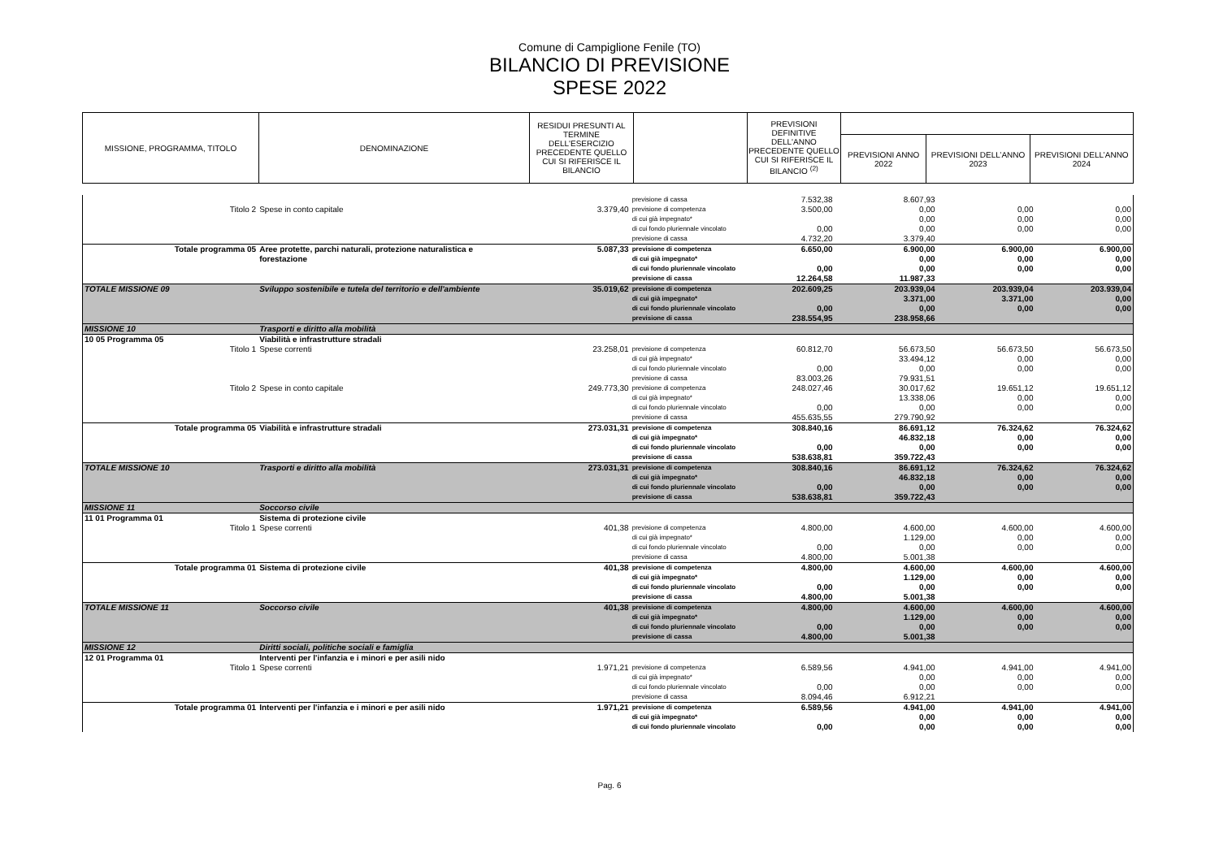Comune di Campiglione Fenile (TO)
BILANCIO DI PREVISIONE
SPESE 2022
| MISSIONE, PROGRAMMA, TITOLO | DENOMINAZIONE | RESIDUI PRESUNTI AL TERMINE DELL'ESERCIZIO PRECEDENTE QUELLO CUI SI RIFERISCE IL BILANCIO | | PREVISIONI DEFINITIVE DELL'ANNO PRECEDENTE QUELLO CUI SI RIFERISCE IL BILANCIO <sup>(2)</sup> | | | |
| --- | --- | --- | --- | --- | --- | --- | --- |
| | | | | | PREVISIONI ANNO 2022 | PREVISIONI DELL’ANNO 2023 | PREVISIONI DELL’ANNO 2024 |
| | | | previsione di cassa | 7.532,38 | 8.607,93 | | |
| Titolo 2 | Spese in conto capitale | 3.379,40 | previsione di competenza | 3.500,00 | 0,00 | 0,00 | 0,00 |
| | | | di cui già impegnato* | | 0,00 | 0,00 | 0,00 |
| | | | di cui fondo pluriennale vincolato | 0,00 | 0,00 | 0,00 | 0,00 |
| | | | previsione di cassa | 4.732,20 | 3.379,40 | | |
| Totale programma 05 | Aree protette, parchi naturali, protezione naturalistica e | 5.087,33 | previsione di competenza | 6.650,00 | 6.900,00 | 6.900,00 | 6.900,00 |
| | forestazione | | di cui già impegnato* | | 0,00 | 0,00 | 0,00 |
| | | | di cui fondo pluriennale vincolato | 0,00 | 0,00 | 0,00 | 0,00 |
| | | | previsione di cassa | 12.264,58 | 11.987,33 | | |
| TOTALE MISSIONE 09 | Sviluppo sostenibile e tutela del territorio e dell'ambiente | 35.019,62 | previsione di competenza | 202.609,25 | 203.939,04 | 203.939,04 | 203.939,04 |
| | | | di cui già impegnato* | | 3.371,00 | 3.371,00 | 0,00 |
| | | | di cui fondo pluriennale vincolato | 0,00 | 0,00 | 0,00 | 0,00 |
| | | | previsione di cassa | 238.554,95 | 238.958,66 | | |
| MISSIONE 10 | Trasporti e diritto alla mobilità | | | | | | |
| 10 05 Programma 05 | Viabilità e infrastrutture stradali | | | | | | |
| Titolo 1 | Spese correnti | 23.258,01 | previsione di competenza | 60.812,70 | 56.673,50 | 56.673,50 | 56.673,50 |
| | | | di cui già impegnato* | | 33.494,12 | 0,00 | 0,00 |
| | | | di cui fondo pluriennale vincolato | 0,00 | 0,00 | 0,00 | 0,00 |
| | | | previsione di cassa | 83.003,26 | 79.931,51 | | |
| Titolo 2 | Spese in conto capitale | 249.773,30 | previsione di competenza | 248.027,46 | 30.017,62 | 19.651,12 | 19.651,12 |
| | | | di cui già impegnato* | | 13.338,06 | 0,00 | 0,00 |
| | | | di cui fondo pluriennale vincolato | 0,00 | 0,00 | 0,00 | 0,00 |
| | | | previsione di cassa | 455.635,55 | 279.790,92 | | |
| Totale programma 05 | Viabilità e infrastrutture stradali | 273.031,31 | previsione di competenza | 308.840,16 | 86.691,12 | 76.324,62 | 76.324,62 |
| | | | di cui già impegnato* | | 46.832,18 | 0,00 | 0,00 |
| | | | di cui fondo pluriennale vincolato | 0,00 | 0,00 | 0,00 | 0,00 |
| | | | previsione di cassa | 538.638,81 | 359.722,43 | | |
| TOTALE MISSIONE 10 | Trasporti e diritto alla mobilità | 273.031,31 | previsione di competenza | 308.840,16 | 86.691,12 | 76.324,62 | 76.324,62 |
| | | | di cui già impegnato* | | 46.832,18 | 0,00 | 0,00 |
| | | | di cui fondo pluriennale vincolato | 0,00 | 0,00 | 0,00 | 0,00 |
| | | | previsione di cassa | 538.638,81 | 359.722,43 | | |
| MISSIONE 11 | Soccorso civile | | | | | | |
| 11 01 Programma 01 | Sistema di protezione civile | | | | | | |
| Titolo 1 | Spese correnti | 401,38 | previsione di competenza | 4.800,00 | 4.600,00 | 4.600,00 | 4.600,00 |
| | | | di cui già impegnato* | | 1.129,00 | 0,00 | 0,00 |
| | | | di cui fondo pluriennale vincolato | 0,00 | 0,00 | 0,00 | 0,00 |
| | | | previsione di cassa | 4.800,00 | 5.001,38 | | |
| Totale programma 01 | Sistema di protezione civile | 401,38 | previsione di competenza | 4.800,00 | 4.600,00 | 4.600,00 | 4.600,00 |
| | | | di cui già impegnato* | | 1.129,00 | 0,00 | 0,00 |
| | | | di cui fondo pluriennale vincolato | 0,00 | 0,00 | 0,00 | 0,00 |
| | | | previsione di cassa | 4.800,00 | 5.001,38 | | |
| TOTALE MISSIONE 11 | Soccorso civile | 401,38 | previsione di competenza | 4.800,00 | 4.600,00 | 4.600,00 | 4.600,00 |
| | | | di cui già impegnato* | | 1.129,00 | 0,00 | 0,00 |
| | | | di cui fondo pluriennale vincolato | 0,00 | 0,00 | 0,00 | 0,00 |
| | | | previsione di cassa | 4.800,00 | 5.001,38 | | |
| MISSIONE 12 | Diritti sociali, politiche sociali e famiglia | | | | | | |
| 12 01 Programma 01 | Interventi per l'infanzia e i minori e per asili nido | | | | | | |
| Titolo 1 | Spese correnti | 1.971,21 | previsione di competenza | 6.589,56 | 4.941,00 | 4.941,00 | 4.941,00 |
| | | | di cui già impegnato* | | 0,00 | 0,00 | 0,00 |
| | | | di cui fondo pluriennale vincolato | 0,00 | 0,00 | 0,00 | 0,00 |
| | | | previsione di cassa | 8.094,46 | 6.912,21 | | |
| Totale programma 01 | Interventi per l'infanzia e i minori e per asili nido | 1.971,21 | previsione di competenza | 6.589,56 | 4.941,00 | 4.941,00 | 4.941,00 |
| | | | di cui già impegnato* | | 0,00 | 0,00 | 0,00 |
| | | | di cui fondo pluriennale vincolato | 0,00 | 0,00 | 0,00 | 0,00 |
Pag. 6